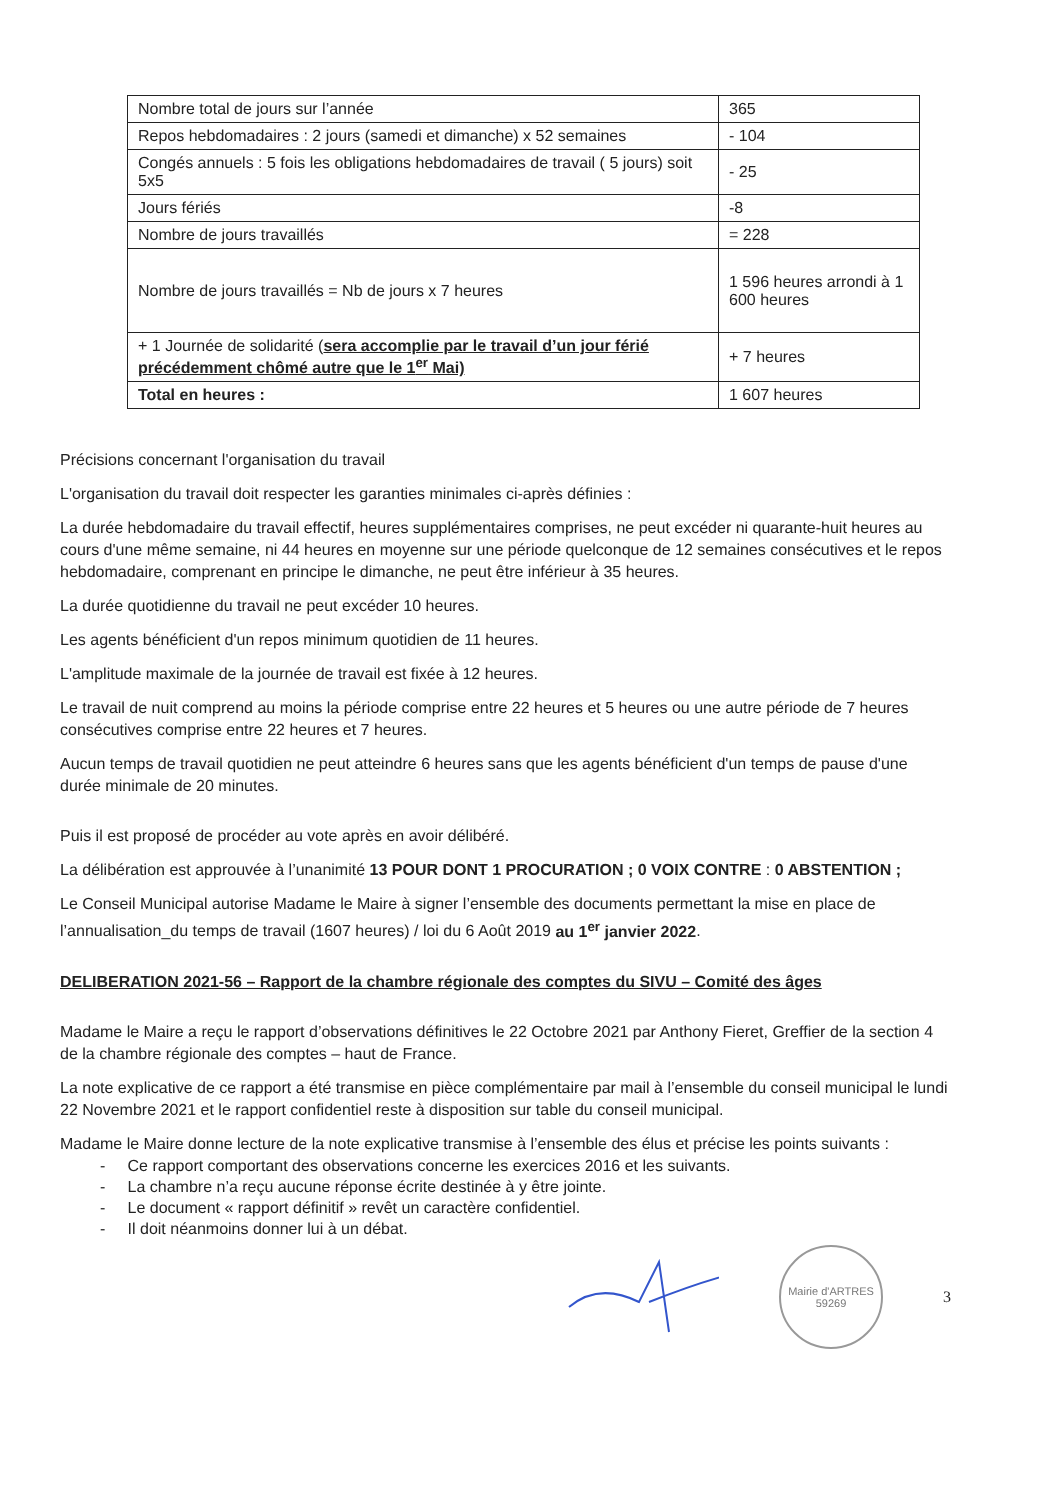| Nombre total de jours sur l’année | 365 |
| Repos hebdomadaires : 2 jours (samedi et dimanche) x 52 semaines | - 104 |
| Congés annuels : 5 fois les obligations hebdomadaires de travail ( 5 jours) soit 5x5 | - 25 |
| Jours fériés | -8 |
| Nombre de jours travaillés | = 228 |
| Nombre de jours travaillés = Nb de jours x 7 heures | 1 596 heures arrondi à 1 600 heures |
| + 1 Journée de solidarité ( sera accomplie par le travail d’un jour férié précédemment chômé autre que le 1<sup>er</sup> Mai) | + 7 heures |
| Total en heures : | 1 607 heures |
Précisions concernant l'organisation du travail
L'organisation du travail doit respecter les garanties minimales ci-après définies :
La durée hebdomadaire du travail effectif, heures supplémentaires comprises, ne peut excéder ni quarante-huit heures au cours d'une même semaine, ni 44 heures en moyenne sur une période quelconque de 12 semaines consécutives et le repos hebdomadaire, comprenant en principe le dimanche, ne peut être inférieur à 35 heures.
La durée quotidienne du travail ne peut excéder 10 heures.
Les agents bénéficient d'un repos minimum quotidien de 11 heures.
L'amplitude maximale de la journée de travail est fixée à 12 heures.
Le travail de nuit comprend au moins la période comprise entre 22 heures et 5 heures ou une autre période de 7 heures consécutives comprise entre 22 heures et 7 heures.
Aucun temps de travail quotidien ne peut atteindre 6 heures sans que les agents bénéficient d'un temps de pause d'une durée minimale de 20 minutes.
Puis il est proposé de procéder au vote après en avoir délibéré.
La délibération est approuvée à l’unanimité 13 POUR DONT 1 PROCURATION ; 0 VOIX CONTRE : 0 ABSTENTION ;
Le Conseil Municipal autorise Madame le Maire à signer l’ensemble des documents permettant la mise en place de l’annualisation_du temps de travail (1607 heures) / loi du 6 Août 2019 au 1<sup>er</sup> janvier 2022.
DELIBERATION 2021-56 – Rapport de la chambre régionale des comptes du SIVU – Comité des âges
Madame le Maire a reçu le rapport d’observations définitives le 22 Octobre 2021 par Anthony Fieret, Greffier de la section 4 de la chambre régionale des comptes – haut de France.
La note explicative de ce rapport a été transmise en pièce complémentaire par mail à l’ensemble du conseil municipal le lundi 22 Novembre 2021 et le rapport confidentiel reste à disposition sur table du conseil municipal.
Madame le Maire donne lecture de la note explicative transmise à l’ensemble des élus et précise les points suivants :
- Ce rapport comportant des observations concerne les exercices 2016 et les suivants.
- La chambre n’a reçu aucune réponse écrite destinée à y être jointe.
- Le document « rapport définitif » revêt un caractère confidentiel.
- Il doit néanmoins donner lui à un débat.
Mairie d'ARTRES
59269
3